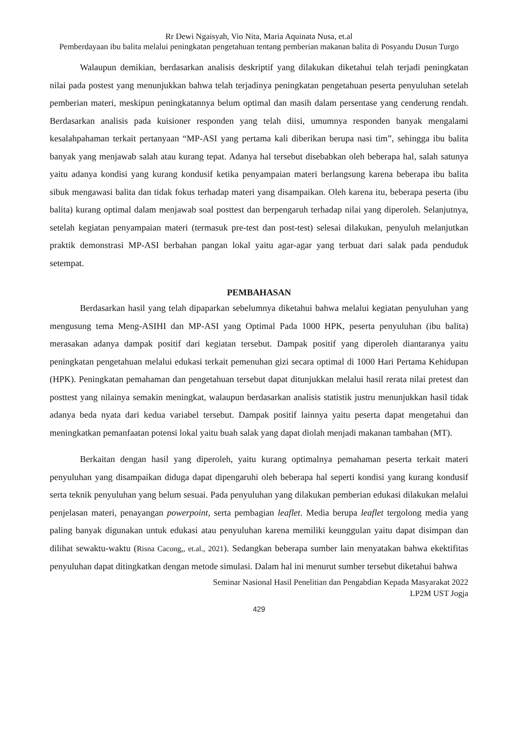Rr Dewi Ngaisyah, Vio Nita, Maria Aquinata Nusa, et.al
Pemberdayaan ibu balita melalui peningkatan pengetahuan tentang pemberian makanan balita di Posyandu Dusun Turgo
Walaupun demikian, berdasarkan analisis deskriptif yang dilakukan diketahui telah terjadi peningkatan nilai pada postest yang menunjukkan bahwa telah terjadinya peningkatan pengetahuan peserta penyuluhan setelah pemberian materi, meskipun peningkatannya belum optimal dan masih dalam persentase yang cenderung rendah. Berdasarkan analisis pada kuisioner responden yang telah diisi, umumnya responden banyak mengalami kesalahpahaman terkait pertanyaan “MP-ASI yang pertama kali diberikan berupa nasi tim”, sehingga ibu balita banyak yang menjawab salah atau kurang tepat. Adanya hal tersebut disebabkan oleh beberapa hal, salah satunya yaitu adanya kondisi yang kurang kondusif ketika penyampaian materi berlangsung karena beberapa ibu balita sibuk mengawasi balita dan tidak fokus terhadap materi yang disampaikan. Oleh karena itu, beberapa peserta (ibu balita) kurang optimal dalam menjawab soal posttest dan berpengaruh terhadap nilai yang diperoleh. Selanjutnya, setelah kegiatan penyampaian materi (termasuk pre-test dan post-test) selesai dilakukan, penyuluh melanjutkan praktik demonstrasi MP-ASI berbahan pangan lokal yaitu agar-agar yang terbuat dari salak pada penduduk setempat.
PEMBAHASAN
Berdasarkan hasil yang telah dipaparkan sebelumnya diketahui bahwa melalui kegiatan penyuluhan yang mengusung tema Meng-ASIHI dan MP-ASI yang Optimal Pada 1000 HPK, peserta penyuluhan (ibu balita) merasakan adanya dampak positif dari kegiatan tersebut. Dampak positif yang diperoleh diantaranya yaitu peningkatan pengetahuan melalui edukasi terkait pemenuhan gizi secara optimal di 1000 Hari Pertama Kehidupan (HPK). Peningkatan pemahaman dan pengetahuan tersebut dapat ditunjukkan melalui hasil rerata nilai pretest dan posttest yang nilainya semakin meningkat, walaupun berdasarkan analisis statistik justru menunjukkan hasil tidak adanya beda nyata dari kedua variabel tersebut. Dampak positif lainnya yaitu peserta dapat mengetahui dan meningkatkan pemanfaatan potensi lokal yaitu buah salak yang dapat diolah menjadi makanan tambahan (MT).
Berkaitan dengan hasil yang diperoleh, yaitu kurang optimalnya pemahaman peserta terkait materi penyuluhan yang disampaikan diduga dapat dipengaruhi oleh beberapa hal seperti kondisi yang kurang kondusif serta teknik penyuluhan yang belum sesuai. Pada penyuluhan yang dilakukan pemberian edukasi dilakukan melalui penjelasan materi, penayangan powerpoint, serta pembagian leaflet. Media berupa leaflet tergolong media yang paling banyak digunakan untuk edukasi atau penyuluhan karena memiliki keunggulan yaitu dapat disimpan dan dilihat sewaktu-waktu (Risna Cacong,, et.al., 2021). Sedangkan beberapa sumber lain menyatakan bahwa ekektifitas penyuluhan dapat ditingkatkan dengan metode simulasi. Dalam hal ini menurut sumber tersebut diketahui bahwa
Seminar Nasional Hasil Penelitian dan Pengabdian Kepada Masyarakat 2022
LP2M UST Jogja
429